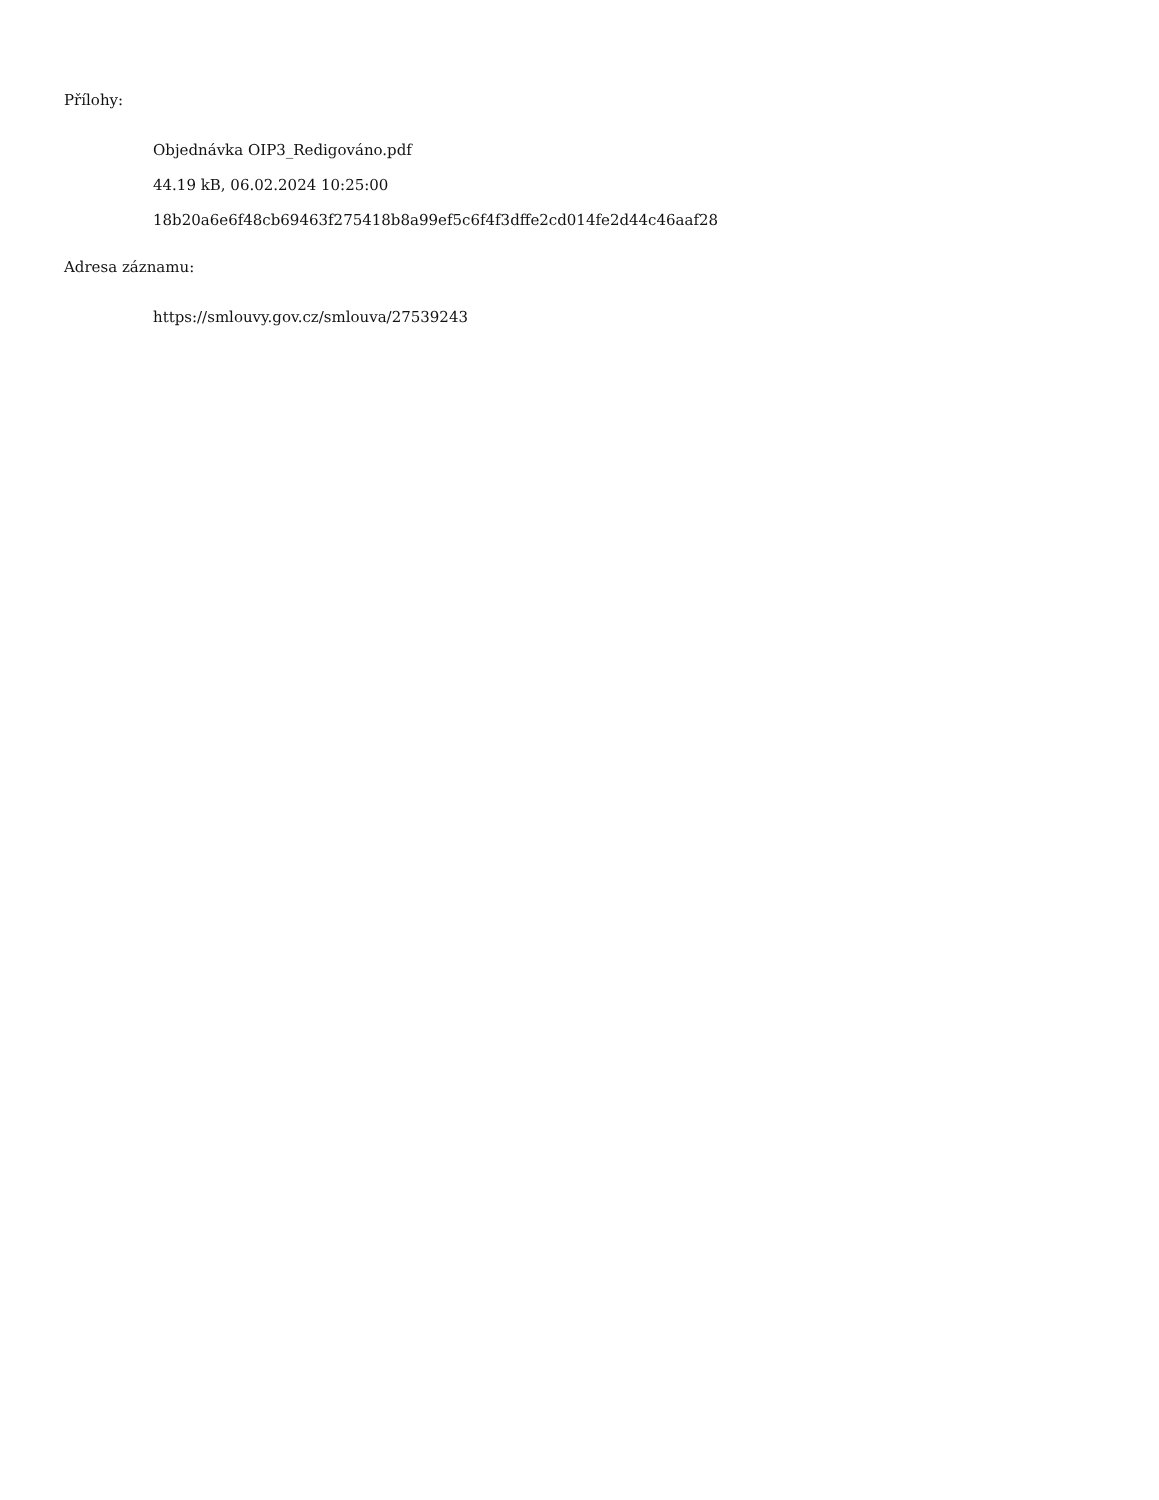Přílohy:
Objednávka OIP3_Redigováno.pdf
44.19 kB, 06.02.2024 10:25:00
18b20a6e6f48cb69463f275418b8a99ef5c6f4f3dffe2cd014fe2d44c46aaf28
Adresa záznamu:
https://smlouvy.gov.cz/smlouva/27539243